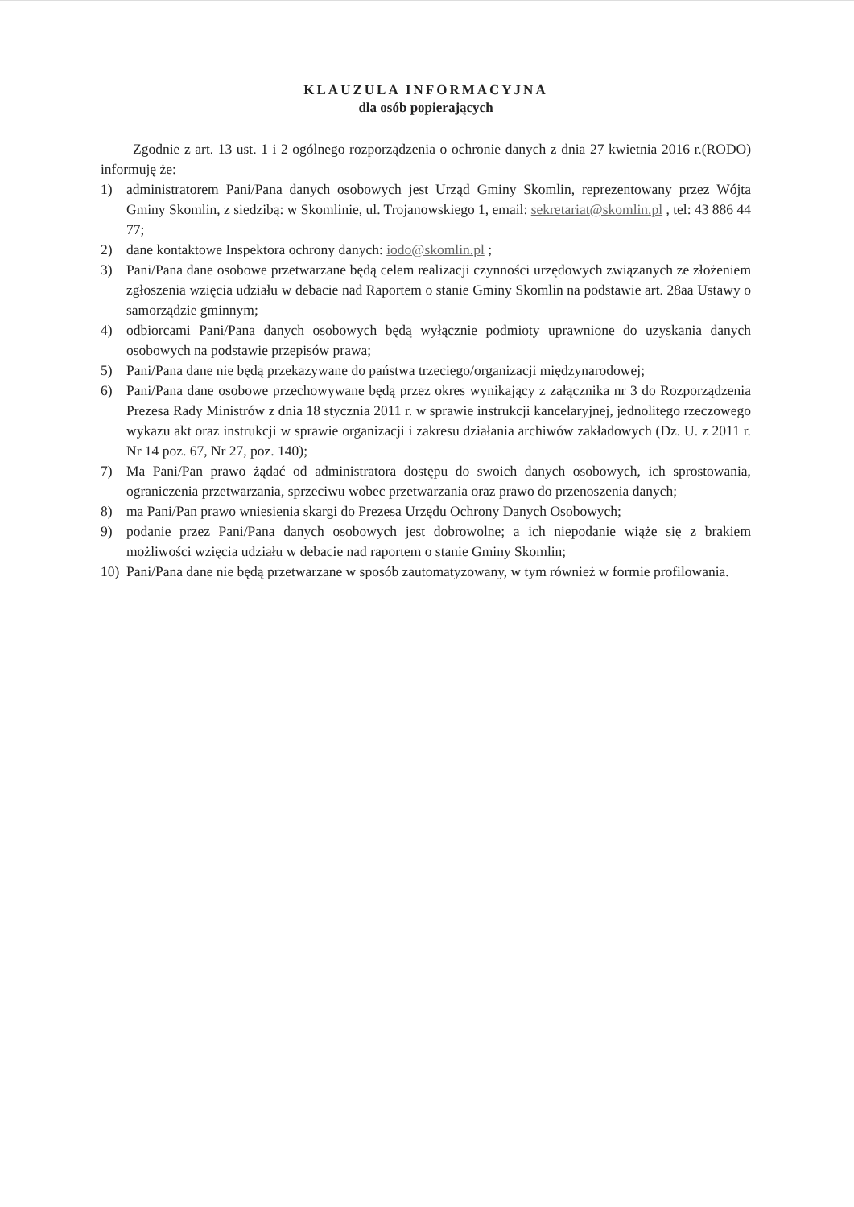KLAUZULA INFORMACYJNA
dla osób popierających
Zgodnie z art. 13 ust. 1 i 2 ogólnego rozporządzenia o ochronie danych z dnia 27 kwietnia 2016 r.(RODO) informuję że:
1) administratorem Pani/Pana danych osobowych jest Urząd Gminy Skomlin, reprezentowany przez Wójta Gminy Skomlin, z siedzibą: w Skomlinie, ul. Trojanowskiego 1, email: sekretariat@skomlin.pl , tel: 43 886 44 77;
2) dane kontaktowe Inspektora ochrony danych: iodo@skomlin.pl ;
3) Pani/Pana dane osobowe przetwarzane będą celem realizacji czynności urzędowych związanych ze złożeniem zgłoszenia wzięcia udziału w debacie nad Raportem o stanie Gminy Skomlin na podstawie art. 28aa Ustawy o samorządzie gminnym;
4) odbiorcami Pani/Pana danych osobowych będą wyłącznie podmioty uprawnione do uzyskania danych osobowych na podstawie przepisów prawa;
5) Pani/Pana dane nie będą przekazywane do państwa trzeciego/organizacji międzynarodowej;
6) Pani/Pana dane osobowe przechowywane będą przez okres wynikający z załącznika nr 3 do Rozporządzenia Prezesa Rady Ministrów z dnia 18 stycznia 2011 r. w sprawie instrukcji kancelaryjnej, jednolitego rzeczowego wykazu akt oraz instrukcji w sprawie organizacji i zakresu działania archiwów zakładowych (Dz. U. z 2011 r. Nr 14 poz. 67, Nr 27, poz. 140);
7) Ma Pani/Pan prawo żądać od administratora dostępu do swoich danych osobowych, ich sprostowania, ograniczenia przetwarzania, sprzeciwu wobec przetwarzania oraz prawo do przenoszenia danych;
8) ma Pani/Pan prawo wniesienia skargi do Prezesa Urzędu Ochrony Danych Osobowych;
9) podanie przez Pani/Pana danych osobowych jest dobrowolne; a ich niepodanie wiąże się z brakiem możliwości wzięcia udziału w debacie nad raportem o stanie Gminy Skomlin;
10) Pani/Pana dane nie będą przetwarzane w sposób zautomatyzowany, w tym również w formie profilowania.